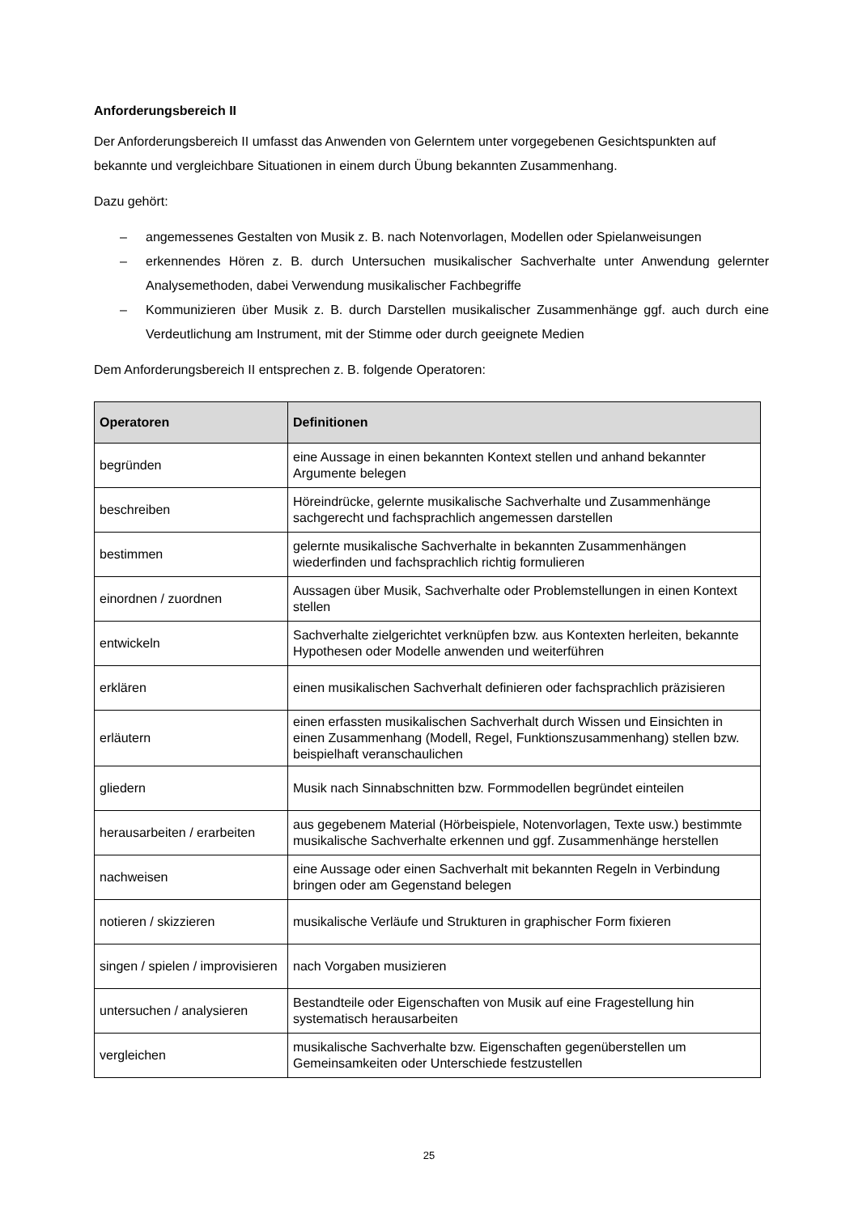Anforderungsbereich II
Der Anforderungsbereich II umfasst das Anwenden von Gelerntem unter vorgegebenen Gesichtspunkten auf bekannte und vergleichbare Situationen in einem durch Übung bekannten Zusammenhang.
Dazu gehört:
– angemessenes Gestalten von Musik z. B. nach Notenvorlagen, Modellen oder Spielanweisungen
– erkennendes Hören z. B. durch Untersuchen musikalischer Sachverhalte unter Anwendung gelernter Analysemethoden, dabei Verwendung musikalischer Fachbegriffe
– Kommunizieren über Musik z. B. durch Darstellen musikalischer Zusammenhänge ggf. auch durch eine Verdeutlichung am Instrument, mit der Stimme oder durch geeignete Medien
Dem Anforderungsbereich II entsprechen z. B. folgende Operatoren:
| Operatoren | Definitionen |
| --- | --- |
| begründen | eine Aussage in einen bekannten Kontext stellen und anhand bekannter Argumente belegen |
| beschreiben | Höreindrücke, gelernte musikalische Sachverhalte und Zusammenhänge sachgerecht und fachsprachlich angemessen darstellen |
| bestimmen | gelernte musikalische Sachverhalte in bekannten Zusammenhängen wiederfinden und fachsprachlich richtig formulieren |
| einordnen / zuordnen | Aussagen über Musik, Sachverhalte oder Problemstellungen in einen Kontext stellen |
| entwickeln | Sachverhalte zielgerichtet verknüpfen bzw. aus Kontexten herleiten, bekannte Hypothesen oder Modelle anwenden und weiterführen |
| erklären | einen musikalischen Sachverhalt definieren oder fachsprachlich präzisieren |
| erläutern | einen erfassten musikalischen Sachverhalt durch Wissen und Einsichten in einen Zusammenhang (Modell, Regel, Funktionszusammenhang) stellen bzw. beispielhaft veranschaulichen |
| gliedern | Musik nach Sinnabschnitten bzw. Formmodellen begründet einteilen |
| herausarbeiten / erarbeiten | aus gegebenem Material (Hörbeispiele, Notenvorlagen, Texte usw.) bestimmte musikalische Sachverhalte erkennen und ggf. Zusammenhänge herstellen |
| nachweisen | eine Aussage oder einen Sachverhalt mit bekannten Regeln in Verbindung bringen oder am Gegenstand belegen |
| notieren / skizzieren | musikalische Verläufe und Strukturen in graphischer Form fixieren |
| singen / spielen / improvisieren | nach Vorgaben musizieren |
| untersuchen / analysieren | Bestandteile oder Eigenschaften von Musik auf eine Fragestellung hin systematisch herausarbeiten |
| vergleichen | musikalische Sachverhalte bzw. Eigenschaften gegenüberstellen um Gemeinsamkeiten oder Unterschiede festzustellen |
25